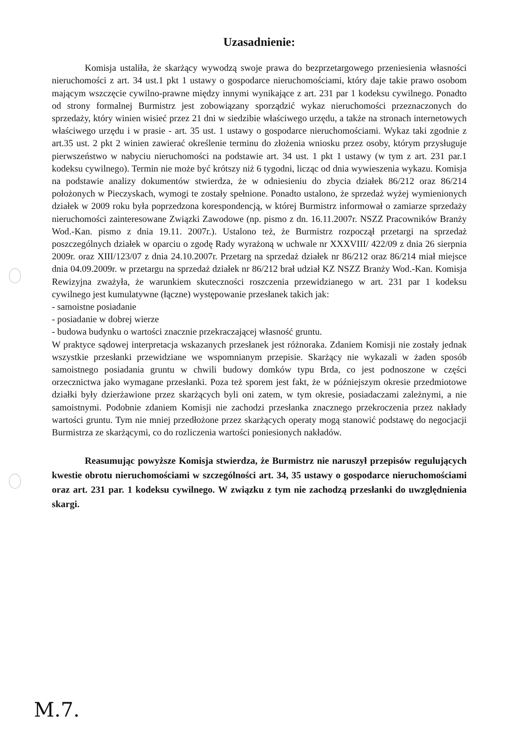Uzasadnienie:
Komisja ustaliła, że skarżący wywodzą swoje prawa do bezprzetargowego przeniesienia własności nieruchomości z art. 34 ust.1 pkt 1 ustawy o gospodarce nieruchomościami, który daje takie prawo osobom mającym wszczęcie cywilno-prawne między innymi wynikające z art. 231 par 1 kodeksu cywilnego. Ponadto od strony formalnej Burmistrz jest zobowiązany sporządzić wykaz nieruchomości przeznaczonych do sprzedaży, który winien wisieć przez 21 dni w siedzibie właściwego urzędu, a także na stronach internetowych właściwego urzędu i w prasie - art. 35 ust. 1 ustawy o gospodarce nieruchomościami. Wykaz taki zgodnie z art.35 ust. 2 pkt 2 winien zawierać określenie terminu do złożenia wniosku przez osoby, którym przysługuje pierwszeństwo w nabyciu nieruchomości na podstawie art. 34 ust. 1 pkt 1 ustawy (w tym z art. 231 par.1 kodeksu cywilnego). Termin nie może być krótszy niż 6 tygodni, licząc od dnia wywieszenia wykazu. Komisja na podstawie analizy dokumentów stwierdza, że w odniesieniu do zbycia działek 86/212 oraz 86/214 położonych w Pieczyskach, wymogi te zostały spełnione. Ponadto ustalono, że sprzedaż wyżej wymienionych działek w 2009 roku była poprzedzona korespondencją, w której Burmistrz informował o zamiarze sprzedaży nieruchomości zainteresowane Związki Zawodowe (np. pismo z dn. 16.11.2007r. NSZZ Pracowników Branży Wod.-Kan. pismo z dnia 19.11. 2007r.). Ustalono też, że Burmistrz rozpoczął przetargi na sprzedaż poszczególnych działek w oparciu o zgodę Rady wyrażoną w uchwale nr XXXVIII/ 422/09 z dnia 26 sierpnia 2009r. oraz XIII/123/07 z dnia 24.10.2007r. Przetarg na sprzedaż działek nr 86/212 oraz 86/214 miał miejsce dnia 04.09.2009r. w przetargu na sprzedaż działek nr 86/212 brał udział KZ NSZZ Branży Wod.-Kan. Komisja Rewizyjna zważyła, że warunkiem skuteczności roszczenia przewidzianego w art. 231 par 1 kodeksu cywilnego jest kumulatywne (łączne) występowanie przesłanek takich jak:
- samoistne posiadanie
- posiadanie w dobrej wierze
- budowa budynku o wartości znacznie przekraczającej własność gruntu.
W praktyce sądowej interpretacja wskazanych przesłanek jest różnoraka. Zdaniem Komisji nie zostały jednak wszystkie przesłanki przewidziane we wspomnianym przepisie. Skarżący nie wykazali w żaden sposób samoistnego posiadania gruntu w chwili budowy domków typu Brda, co jest podnoszone w części orzecznictwa jako wymagane przesłanki. Poza też sporem jest fakt, że w późniejszym okresie przedmiotowe działki były dzierżawione przez skarżących byli oni zatem, w tym okresie, posiadaczami zależnymi, a nie samoistnymi. Podobnie zdaniem Komisji nie zachodzi przesłanka znacznego przekroczenia przez nakłady wartości gruntu. Tym nie mniej przedłożone przez skarżących operaty mogą stanowić podstawę do negocjacji Burmistrza ze skarżącymi, co do rozliczenia wartości poniesionych nakładów.
Reasumując powyższe Komisja stwierdza, że Burmistrz nie naruszył przepisów regulujących kwestie obrotu nieruchomościami w szczególności art. 34, 35 ustawy o gospodarce nieruchomościami oraz art. 231 par. 1 kodeksu cywilnego. W związku z tym nie zachodzą przesłanki do uwzględnienia skargi.
M.7.